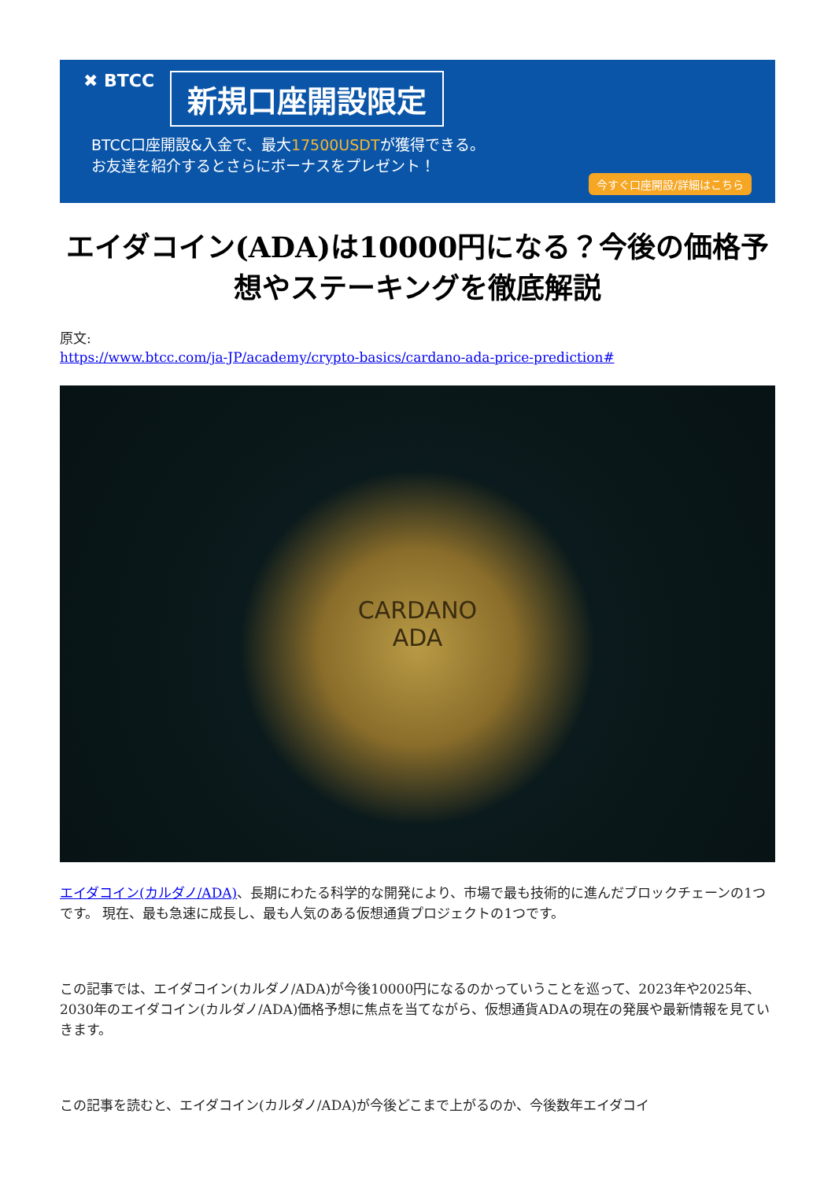✖ BTCC 新規口座開設限定
BTCC口座開設&入金で、最大17500USDTが獲得できる。
お友達を紹介するとさらにボーナスをプレゼント！
今すぐ口座開設/詳細はこちら
エイダコイン(ADA)は10000円になる？今後の価格予想やステーキングを徹底解説
原文:
https://www.btcc.com/ja-JP/academy/crypto-basics/cardano-ada-price-prediction#
CARDANO
ADA
エイダコイン(カルダノ/ADA)、長期にわたる科学的な開発により、市場で最も技術的に進んだブロックチェーンの1つです。 現在、最も急速に成長し、最も人気のある仮想通貨プロジェクトの1つです。
この記事では、エイダコイン(カルダノ/ADA)が今後10000円になるのかっていうことを巡って、2023年や2025年、2030年のエイダコイン(カルダノ/ADA)価格予想に焦点を当てながら、仮想通貨ADAの現在の発展や最新情報を見ていきます。
この記事を読むと、エイダコイン(カルダノ/ADA)が今後どこまで上がるのか、今後数年エイダコイ